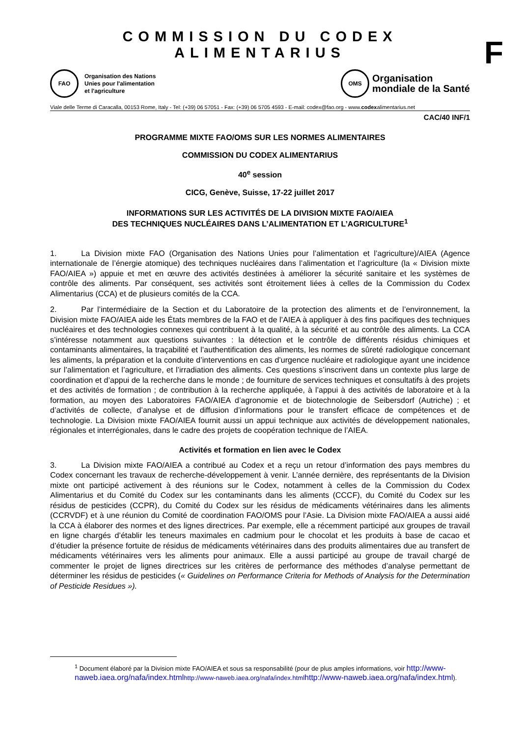F
COMMISSION DU CODEX ALIMENTARIUS
FAO
Organisation des Nations
Unies pour l'alimentation
et l'agriculture
OMS
Organisation
mondiale de la Santé
Viale delle Terme di Caracalla, 00153 Rome, Italy - Tel: (+39) 06 57051 - Fax: (+39) 06 5705 4593 - E-mail: codex@fao.org - www.codexalimentarius.net
CAC/40 INF/1
PROGRAMME MIXTE FAO/OMS SUR LES NORMES ALIMENTAIRES
COMMISSION DU CODEX ALIMENTARIUS
40<sup>e</sup> session
CICG, Genève, Suisse, 17-22 juillet 2017
INFORMATIONS SUR LES ACTIVITÉS DE LA DIVISION MIXTE FAO/AIEA
DES TECHNIQUES NUCLÉAIRES DANS L’ALIMENTATION ET L’AGRICULTURE<sup>1</sup>
1. La Division mixte FAO (Organisation des Nations Unies pour l’alimentation et l’agriculture)/AIEA (Agence internationale de l’énergie atomique) des techniques nucléaires dans l’alimentation et l’agriculture (la « Division mixte FAO/AIEA ») appuie et met en œuvre des activités destinées à améliorer la sécurité sanitaire et les systèmes de contrôle des aliments. Par conséquent, ses activités sont étroitement liées à celles de la Commission du Codex Alimentarius (CCA) et de plusieurs comités de la CCA.
2. Par l’intermédiaire de la Section et du Laboratoire de la protection des aliments et de l’environnement, la Division mixte FAO/AIEA aide les États membres de la FAO et de l’AIEA à appliquer à des fins pacifiques des techniques nucléaires et des technologies connexes qui contribuent à la qualité, à la sécurité et au contrôle des aliments. La CCA s’intéresse notamment aux questions suivantes : la détection et le contrôle de différents résidus chimiques et contaminants alimentaires, la traçabilité et l’authentification des aliments, les normes de sûreté radiologique concernant les aliments, la préparation et la conduite d’interventions en cas d’urgence nucléaire et radiologique ayant une incidence sur l’alimentation et l’agriculture, et l’irradiation des aliments. Ces questions s’inscrivent dans un contexte plus large de coordination et d’appui de la recherche dans le monde ; de fourniture de services techniques et consultatifs à des projets et des activités de formation ; de contribution à la recherche appliquée, à l’appui à des activités de laboratoire et à la formation, au moyen des Laboratoires FAO/AIEA d’agronomie et de biotechnologie de Seibersdorf (Autriche) ; et d’activités de collecte, d’analyse et de diffusion d’informations pour le transfert efficace de compétences et de technologie. La Division mixte FAO/AIEA fournit aussi un appui technique aux activités de développement nationales, régionales et interrégionales, dans le cadre des projets de coopération technique de l’AIEA.
Activités et formation en lien avec le Codex
3. La Division mixte FAO/AIEA a contribué au Codex et a reçu un retour d’information des pays membres du Codex concernant les travaux de recherche-développement à venir. L’année dernière, des représentants de la Division mixte ont participé activement à des réunions sur le Codex, notamment à celles de la Commission du Codex Alimentarius et du Comité du Codex sur les contaminants dans les aliments (CCCF), du Comité du Codex sur les résidus de pesticides (CCPR), du Comité du Codex sur les résidus de médicaments vétérinaires dans les aliments (CCRVDF) et à une réunion du Comité de coordination FAO/OMS pour l’Asie. La Division mixte FAO/AIEA a aussi aidé la CCA à élaborer des normes et des lignes directrices. Par exemple, elle a récemment participé aux groupes de travail en ligne chargés d’établir les teneurs maximales en cadmium pour le chocolat et les produits à base de cacao et d’étudier la présence fortuite de résidus de médicaments vétérinaires dans des produits alimentaires due au transfert de médicaments vétérinaires vers les aliments pour animaux. Elle a aussi participé au groupe de travail chargé de commenter le projet de lignes directrices sur les critères de performance des méthodes d’analyse permettant de déterminer les résidus de pesticides (« Guidelines on Performance Criteria for Methods of Analysis for the Determination of Pesticide Residues »).
<sup>1</sup> Document élaboré par la Division mixte FAO/AIEA et sous sa responsabilité (pour de plus amples informations, voir http://www-naweb.iaea.org/nafa/index.html http://www-naweb.iaea.org/nafa/index.html http://www-naweb.iaea.org/nafa/index.html).